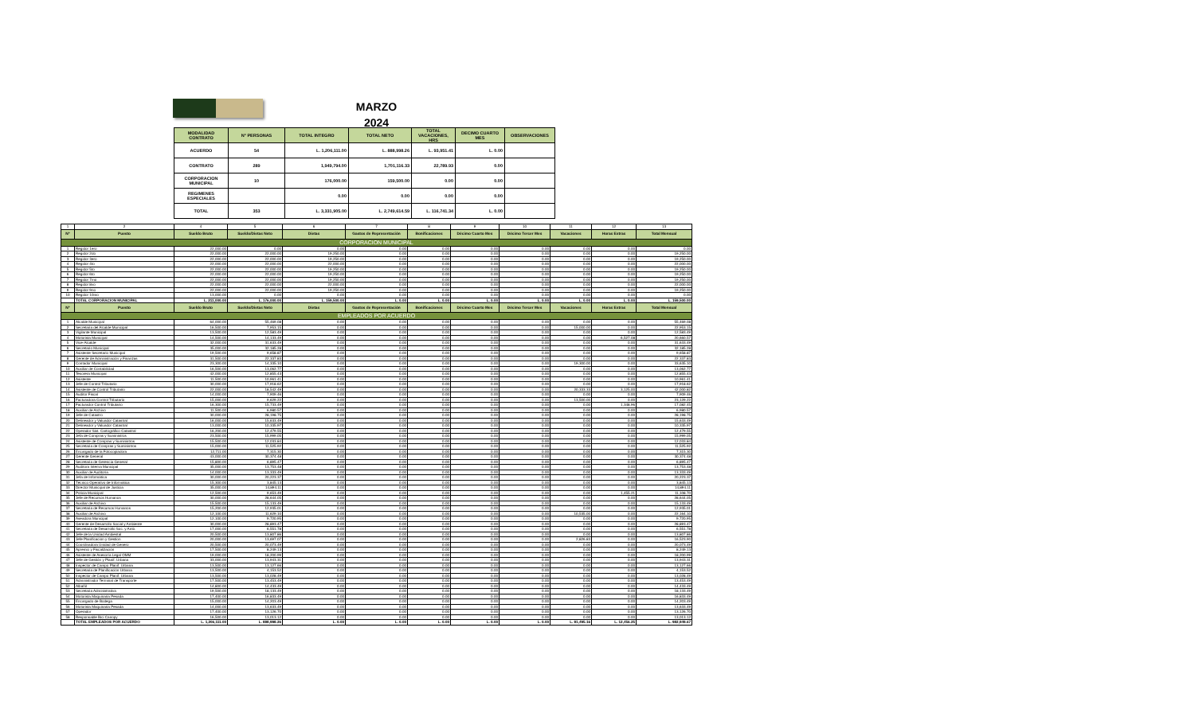MARZO
2024
| MODALIDAD CONTRATO | N° PERSONAS | TOTAL INTEGRO | TOTAL NETO | TOTAL VACACIONES, HRS | DECIMO CUARTO MES | OBSERVACIONES |
| --- | --- | --- | --- | --- | --- | --- |
| ACUERDO | 54 | L. 1,206,111.00 | L. 888,998.26 | L. 93,951.41 | L. 0.00 | |
| CONTRATO | 289 | 1,949,794.00 | 1,701,116.33 | 22,789.93 | 0.00 | |
| CORPORACION MUNICIPAL | 10 | 176,000.00 | 159,500.00 | 0.00 | 0.00 | |
| REGIMENES ESPECIALES | | 0.00 | 0.00 | 0.00 | 0.00 | |
| TOTAL | 353 | L. 3,331,905.00 | L. 2,749,614.59 | L. 116,741.34 | L. 0.00 | |
| 1 | 2 | 4 | 5 | 6 | 7 | 8 | 9 | 10 | 11 | 12 | 13 |
| N° | Puesto | Sueldo Bruto | Sueldo/Dietas Neto | Dietas | Gastos de Representación | Bonificaciones | Décimo Cuarto Mes | Décimo Tercer Mes | Vacaciones | Horas Extras | Total Mensual |
| CORPORACION MUNICIPAL | | | | | | | | | | | |
| 1 | Regidor 1ero | 22,000.00 | 0.00 | 0.00 | 0.00 | 0.00 | 0.00 | 0.00 | 0.00 | 0.00 | 0.00 |
| 2 | Regidor 2do | 22,000.00 | 22,000.00 | 19,250.00 | 0.00 | 0.00 | 0.00 | 0.00 | 0.00 | 0.00 | 19,250.00 |
| 3 | Regidor 3ero | 22,000.00 | 22,000.00 | 19,250.00 | 0.00 | 0.00 | 0.00 | 0.00 | 0.00 | 0.00 | 19,250.00 |
| 4 | Regidor 4to | 22,000.00 | 22,000.00 | 22,000.00 | 0.00 | 0.00 | 0.00 | 0.00 | 0.00 | 0.00 | 22,000.00 |
| 5 | Regidor 5to | 22,000.00 | 22,000.00 | 19,250.00 | 0.00 | 0.00 | 0.00 | 0.00 | 0.00 | 0.00 | 19,250.00 |
| 6 | Regidor 6to | 22,000.00 | 22,000.00 | 19,250.00 | 0.00 | 0.00 | 0.00 | 0.00 | 0.00 | 0.00 | 19,250.00 |
| 7 | Regidor 7mo | 22,000.00 | 22,000.00 | 19,250.00 | 0.00 | 0.00 | 0.00 | 0.00 | 0.00 | 0.00 | 19,250.00 |
| 8 | Regidor 8vo | 22,000.00 | 22,000.00 | 22,000.00 | 0.00 | 0.00 | 0.00 | 0.00 | 0.00 | 0.00 | 22,000.00 |
| 9 | Regidor 9no | 22,000.00 | 22,000.00 | 19,250.00 | 0.00 | 0.00 | 0.00 | 0.00 | 0.00 | 0.00 | 19,250.00 |
| 10 | Regidor 10mo | 13,000.00 | 0.00 | 0.00 | 0.00 | 0.00 | 0.00 | 0.00 | 0.00 | 0.00 | 0.00 |
| | TOTAL CORPORACION MUNICIPAL | L. 211,000.00 | L. 176,000.00 | L. 159,500.00 | L. 0.00 | L. 0.00 | L. 0.00 | L. 0.00 | L. 0.00 | L. 0.00 | L. 159,500.00 |
| N° | Puesto | Sueldo Bruto | Sueldo/Dietas Neto | Dietas | Gastos de Representación | Bonificaciones | Décimo Cuarto Mes | Décimo Tercer Mes | Vacaciones | Horas Extras | Total Mensual |
| EMPLEADOS POR ACUERDO | | | | | | | | | | | |
| 1 | Alcalde Municipal | 64,000.00 | 55,469.08 | 0.00 | 0.00 | 0.00 | 0.00 | 0.00 | 0.00 | 0.00 | 55,469.08 |
| 2 | Secretaria del Alcalde Municipal | 16,500.00 | 7,953.15 | 0.00 | 0.00 | 0.00 | 0.00 | 0.00 | 15,000.00 | 0.00 | 22,953.15 |
| 3 | Vigilante Municipal | 13,500.00 | 12,583.49 | 0.00 | 0.00 | 0.00 | 0.00 | 0.00 | 0.00 | 0.00 | 12,583.49 |
| 4 | Motorista Municipal | 14,500.00 | 14,133.49 | 0.00 | 0.00 | 0.00 | 0.00 | 0.00 | 0.00 | 6,527.08 | 20,660.57 |
| 5 | Vice-Alcalde | 32,000.00 | 31,633.49 | 0.00 | 0.00 | 0.00 | 0.00 | 0.00 | 0.00 | 0.00 | 31,633.49 |
| 6 | Secretario Municipal | 35,000.00 | 32,185.28 | 0.00 | 0.00 | 0.00 | 0.00 | 0.00 | 0.00 | 0.00 | 32,185.28 |
| 7 | Asistente Secretario Municipal | 19,500.00 | 9,658.87 | 0.00 | 0.00 | 0.00 | 0.00 | 0.00 | 0.00 | 0.00 | 9,658.87 |
| 8 | Gerente de Administración y Finanzas | 31,500.00 | 22,337.83 | 0.00 | 0.00 | 0.00 | 0.00 | 0.00 | 0.00 | 0.00 | 22,337.83 |
| 9 | Contador Municipal | 23,300.00 | 14,335.10 | 0.00 | 0.00 | 0.00 | 0.00 | 0.00 | 19,300.00 | 0.00 | 33,635.10 |
| 10 | Auxiliar de Contabilidad | 16,500.00 | 13,062.77 | 0.00 | 0.00 | 0.00 | 0.00 | 0.00 | 0.00 | 0.00 | 13,062.77 |
| 11 | Tesorera Municipal | 42,000.00 | 12,855.43 | 0.00 | 0.00 | 0.00 | 0.00 | 0.00 | 0.00 | 0.00 | 12,855.43 |
| 12 | Asistente | 11,500.00 | 10,961.41 | 0.00 | 0.00 | 0.00 | 0.00 | 0.00 | 0.00 | 0.00 | 10,961.41 |
| 13 | Jefe de Control Tributario | 30,000.00 | 17,918.62 | 0.00 | 0.00 | 0.00 | 0.00 | 0.00 | 0.00 | 0.00 | 17,918.62 |
| 14 | Asistente de Control Tributario | 22,000.00 | 18,542.49 | 0.00 | 0.00 | 0.00 | 0.00 | 0.00 | 20,333.33 | 3,125.00 | 42,000.82 |
| 15 | Auditor Fiscal | 14,000.00 | 7,909.46 | 0.00 | 0.00 | 0.00 | 0.00 | 0.00 | 0.00 | 0.00 | 7,909.46 |
| 16 | Facturadora Control Tributario | 15,000.00 | 9,629.22 | 0.00 | 0.00 | 0.00 | 0.00 | 0.00 | 13,500.00 | 0.00 | 23,129.22 |
| 17 | Facturador Control Tributario | 16,300.00 | 15,733.49 | 0.00 | 0.00 | 0.00 | 0.00 | 0.00 | 0.00 | 1,348.96 | 17,082.45 |
| 18 | Auxiliar de Archivo | 11,500.00 | 6,980.57 | 0.00 | 0.00 | 0.00 | 0.00 | 0.00 | 0.00 | 0.00 | 6,980.57 |
| 19 | Jefe de Catastro | 30,000.00 | 28,198.75 | 0.00 | 0.00 | 0.00 | 0.00 | 0.00 | 0.00 | 0.00 | 28,198.75 |
| 20 | Delineador y Valuador Catastral | 16,000.00 | 15,633.49 | 0.00 | 0.00 | 0.00 | 0.00 | 0.00 | 0.00 | 0.00 | 15,633.49 |
| 21 | Delineador y Valuador Catastral | 13,000.00 | 10,335.97 | 0.00 | 0.00 | 0.00 | 0.00 | 0.00 | 0.00 | 0.00 | 10,335.97 |
| 22 | Operador Sist. Cartográfico Catastral | 16,200.00 | 12,479.55 | 0.00 | 0.00 | 0.00 | 0.00 | 0.00 | 0.00 | 0.00 | 12,479.55 |
| 23 | Jefa de Compras y Suministros | 23,500.00 | 15,999.05 | 0.00 | 0.00 | 0.00 | 0.00 | 0.00 | 0.00 | 0.00 | 15,999.05 |
| 24 | Asistente de Compras y Suministros | 15,500.00 | 12,033.84 | 0.00 | 0.00 | 0.00 | 0.00 | 0.00 | 0.00 | 0.00 | 12,033.84 |
| 25 | Secretaria de Compras y Suministros | 15,000.00 | 11,525.92 | 0.00 | 0.00 | 0.00 | 0.00 | 0.00 | 0.00 | 0.00 | 11,525.92 |
| 26 | Encargado de la Fotocopiadora | 12,711.00 | 7,315.30 | 0.00 | 0.00 | 0.00 | 0.00 | 0.00 | 0.00 | 0.00 | 7,315.30 |
| 27 | Gerente General | 43,000.00 | 30,374.48 | 0.00 | 0.00 | 0.00 | 0.00 | 0.00 | 0.00 | 0.00 | 30,374.48 |
| 28 | Secretaria de Gerencia General | 15,800.00 | 6,895.47 | 0.00 | 0.00 | 0.00 | 0.00 | 0.00 | 0.00 | 0.00 | 6,895.47 |
| 29 | Auditora Interna Municipal | 35,000.00 | 13,753.48 | 0.00 | 0.00 | 0.00 | 0.00 | 0.00 | 0.00 | 0.00 | 13,753.48 |
| 30 | Auxiliar de Auditoría | 14,000.00 | 13,333.49 | 0.00 | 0.00 | 0.00 | 0.00 | 0.00 | 0.00 | 0.00 | 13,333.49 |
| 31 | Jefa de Informática | 30,000.00 | 20,223.37 | 0.00 | 0.00 | 0.00 | 0.00 | 0.00 | 0.00 | 0.00 | 20,223.37 |
| 32 | Técnico Operativo de Informática | 15,300.00 | 3,845.13 | 0.00 | 0.00 | 0.00 | 0.00 | 0.00 | 0.00 | 0.00 | 3,845.13 |
| 33 | Director Municipal de Justicia | 35,000.00 | 14,894.11 | 0.00 | 0.00 | 0.00 | 0.00 | 0.00 | 0.00 | 0.00 | 14,894.11 |
| 34 | Policía Municipal | 12,500.00 | 9,653.49 | 0.00 | 0.00 | 0.00 | 0.00 | 0.00 | 0.00 | 1,455.21 | 11,108.70 |
| 35 | Jefe de Recursos Humanos | 30,000.00 | 28,644.05 | 0.00 | 0.00 | 0.00 | 0.00 | 0.00 | 0.00 | 0.00 | 28,644.05 |
| 36 | Auxiliar de Archivo | 15,500.00 | 15,133.49 | 0.00 | 0.00 | 0.00 | 0.00 | 0.00 | 0.00 | 0.00 | 15,133.49 |
| 37 | Secretaria de Recursos Humanos | 15,200.00 | 12,935.01 | 0.00 | 0.00 | 0.00 | 0.00 | 0.00 | 0.00 | 0.00 | 12,935.01 |
| 38 | Auxiliar de Archivo | 12,100.00 | 11,629.10 | 0.00 | 0.00 | 0.00 | 0.00 | 0.00 | 10,535.00 | 0.00 | 22,164.10 |
| 39 | Aseadora Municipal | 12,100.00 | 9,720.95 | 0.00 | 0.00 | 0.00 | 0.00 | 0.00 | 0.00 | 0.00 | 9,720.95 |
| 40 | Gerente de Desarrollo Social y Ambiente | 30,000.00 | 28,893.47 | 0.00 | 0.00 | 0.00 | 0.00 | 0.00 | 0.00 | 0.00 | 28,893.47 |
| 41 | Secretaria de Desarrollo Soc. y Amb. | 17,000.00 | 6,551.78 | 0.00 | 0.00 | 0.00 | 0.00 | 0.00 | 0.00 | 0.00 | 6,551.78 |
| 42 | Jefe de la Unidad Ambiental | 20,500.00 | 13,807.86 | 0.00 | 0.00 | 0.00 | 0.00 | 0.00 | 0.00 | 0.00 | 13,807.86 |
| 43 | Jefe Planificacion y Gestion | 20,000.00 | 13,697.07 | 0.00 | 0.00 | 0.00 | 0.00 | 0.00 | 2,826.83 | 0.00 | 16,523.90 |
| 44 | Coordinadora Unidad de Genero | 20,500.00 | 20,073.49 | 0.00 | 0.00 | 0.00 | 0.00 | 0.00 | 0.00 | 0.00 | 20,073.49 |
| 45 | Apremio y Fiscalización | 17,500.00 | 8,249.13 | 0.00 | 0.00 | 0.00 | 0.00 | 0.00 | 0.00 | 0.00 | 8,249.13 |
| 46 | Asistente de Asesoría Legal OMM | 19,000.00 | 18,200.99 | 0.00 | 0.00 | 0.00 | 0.00 | 0.00 | 0.00 | 0.00 | 18,200.99 |
| 47 | Jefe de Gestión y Planif. Urbana | 33,000.00 | 13,943.31 | 0.00 | 0.00 | 0.00 | 0.00 | 0.00 | 0.00 | 0.00 | 13,943.31 |
| 48 | Inspector de Campo Planif. Urbana | 13,500.00 | 13,127.66 | 0.00 | 0.00 | 0.00 | 0.00 | 0.00 | 0.00 | 0.00 | 13,127.66 |
| 49 | Secretaria de Planificación Urbana | 13,500.00 | 4,153.52 | 0.00 | 0.00 | 0.00 | 0.00 | 0.00 | 0.00 | 0.00 | 4,153.52 |
| 50 | Inspector de Campo Planif. Urbana | 13,500.00 | 13,028.49 | 0.00 | 0.00 | 0.00 | 0.00 | 0.00 | 0.00 | 0.00 | 13,028.49 |
| 51 | Administrador Terminal de Transporte | 17,500.00 | 13,453.49 | 0.00 | 0.00 | 0.00 | 0.00 | 0.00 | 0.00 | 0.00 | 13,453.49 |
| 52 | Albañil | 14,800.00 | 14,433.49 | 0.00 | 0.00 | 0.00 | 0.00 | 0.00 | 0.00 | 0.00 | 14,433.49 |
| 53 | Secretaria Administrativa | 19,500.00 | 18,133.49 | 0.00 | 0.00 | 0.00 | 0.00 | 0.00 | 0.00 | 0.00 | 18,133.49 |
| 54 | Motorista Maquinaria Pesada | 17,400.00 | 16,833.49 | 0.00 | 0.00 | 0.00 | 0.00 | 0.00 | 0.00 | 0.00 | 16,833.49 |
| 55 | Encargado de Bodega | 15,000.00 | 14,203.49 | 0.00 | 0.00 | 0.00 | 0.00 | 0.00 | 0.00 | 0.00 | 14,203.49 |
| 56 | Motorista Maquinaria Pesada | 14,000.00 | 13,633.49 | 0.00 | 0.00 | 0.00 | 0.00 | 0.00 | 0.00 | 0.00 | 13,633.49 |
| 57 | Operador | 17,400.00 | 13,126.70 | 0.00 | 0.00 | 0.00 | 0.00 | 0.00 | 0.00 | 0.00 | 13,126.70 |
| 58 | Responsable Bici Canopy | 16,500.00 | 13,013.12 | 0.00 | 0.00 | 0.00 | 0.00 | 0.00 | 0.00 | 0.00 | 13,013.12 |
| | TOTAL EMPLEADOS POR ACUERDO | L. 1,206,111.00 | L. 888,998.26 | L. 0.00 | L. 0.00 | L. 0.00 | L. 0.00 | L. 0.00 | L. 81,495.16 | L. 12,456.25 | L. 982,949.67 |